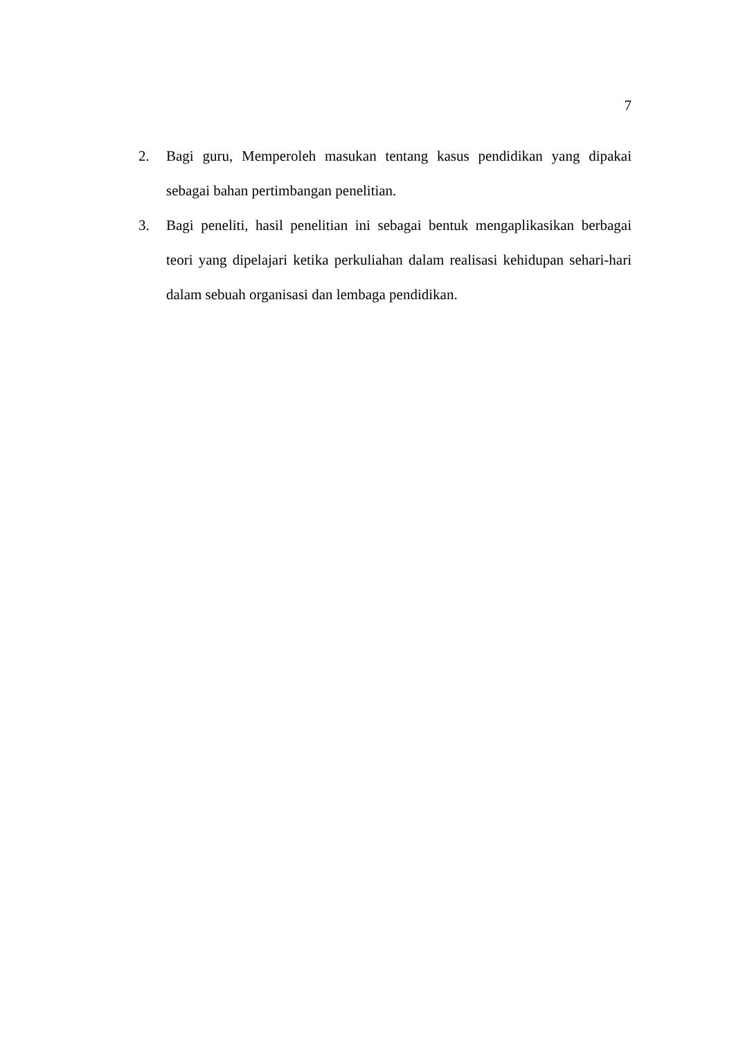7
2. Bagi guru, Memperoleh masukan tentang kasus pendidikan yang dipakai sebagai bahan pertimbangan penelitian.
3. Bagi peneliti, hasil penelitian ini sebagai bentuk mengaplikasikan berbagai teori yang dipelajari ketika perkuliahan dalam realisasi kehidupan sehari-hari dalam sebuah organisasi dan lembaga pendidikan.